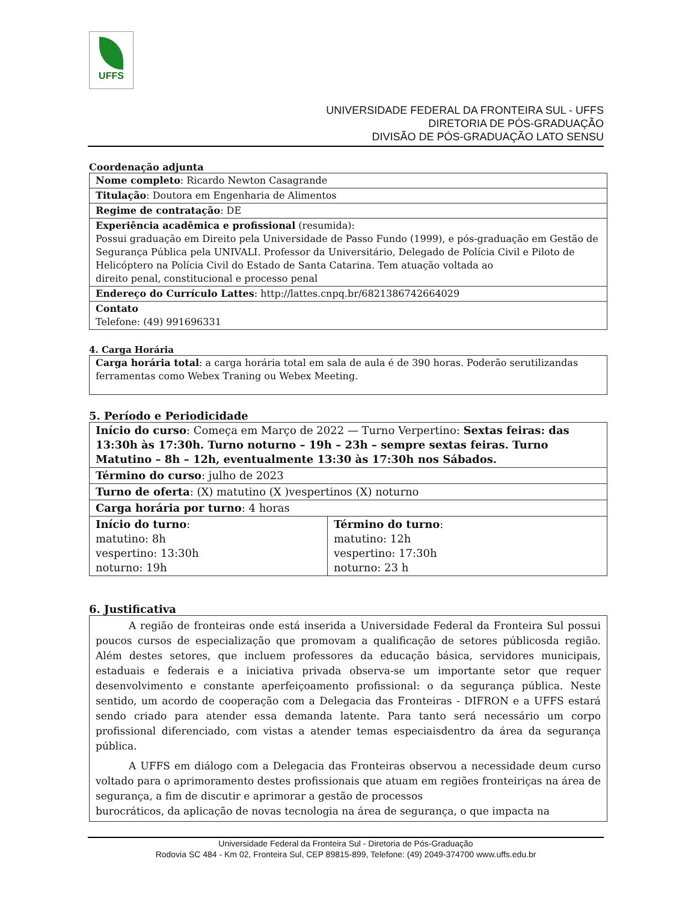UFFS
UNIVERSIDADE FEDERAL DA FRONTEIRA SUL - UFFS
DIRETORIA DE PÓS-GRADUAÇÃO
DIVISÃO DE PÓS-GRADUAÇÃO LATO SENSU
Coordenação adjunta
| Nome completo : Ricardo Newton Casagrande |
| Titulação : Doutora em Engenharia de Alimentos |
| Regime de contratação : DE |
| Experiência acadêmica e profissional (resumida): Possui graduação em Direito pela Universidade de Passo Fundo (1999), e pós-graduação em Gestão de Segurança Pública pela UNIVALI. Professor da Universitário, Delegado de Polícia Civil e Piloto de Helicóptero na Polícia Civil do Estado de Santa Catarina. Tem atuação voltada ao direito penal, constitucional e processo penal |
| Endereço do Currículo Lattes : http://lattes.cnpq.br/6821386742664029 |
| Contato Telefone: (49) 991696331 |
4. Carga Horária
| Carga horária total : a carga horária total em sala de aula é de 390 horas. Poderão serutilizandas ferramentas como Webex Traning ou Webex Meeting. |
5. Período e Periodicidade
| Início do curso : Começa em Março de 2022 — Turno Verpertino: Sextas feiras: das 13:30h às 17:30h. Turno noturno – 19h – 23h – sempre sextas feiras. Turno Matutino – 8h – 12h, eventualmente 13:30 às 17:30h nos Sábados. | |
| Término do curso : julho de 2023 | |
| Turno de oferta : (X) matutino (X )vespertinos (X) noturno | |
| Carga horária por turno : 4 horas | |
| Início do turno : matutino: 8h vespertino: 13:30h noturno: 19h | Término do turno : matutino: 12h vespertino: 17:30h noturno: 23 h |
6. Justificativa
A região de fronteiras onde está inserida a Universidade Federal da Fronteira Sul possui poucos cursos de especialização que promovam a qualificação de setores públicosda região. Além destes setores, que incluem professores da educação básica, servidores municipais, estaduais e federais e a iniciativa privada observa-se um importante setor que requer desenvolvimento e constante aperfeiçoamento profissional: o da segurança pública. Neste sentido, um acordo de cooperação com a Delegacia das Fronteiras - DIFRON e a UFFS estará sendo criado para atender essa demanda latente. Para tanto será necessário um corpo profissional diferenciado, com vistas a atender temas especiaisdentro da área da segurança pública.
A UFFS em diálogo com a Delegacia das Fronteiras observou a necessidade deum curso voltado para o aprimoramento destes profissionais que atuam em regiões fronteiriças na área de segurança, a fim de discutir e aprimorar a gestão de processos
burocráticos, da aplicação de novas tecnologia na área de segurança, o que impacta na
Universidade Federal da Fronteira Sul - Diretoria de Pós-Graduação
Rodovia SC 484 - Km 02, Fronteira Sul, CEP 89815-899, Telefone: (49) 2049-374700 www.uffs.edu.br